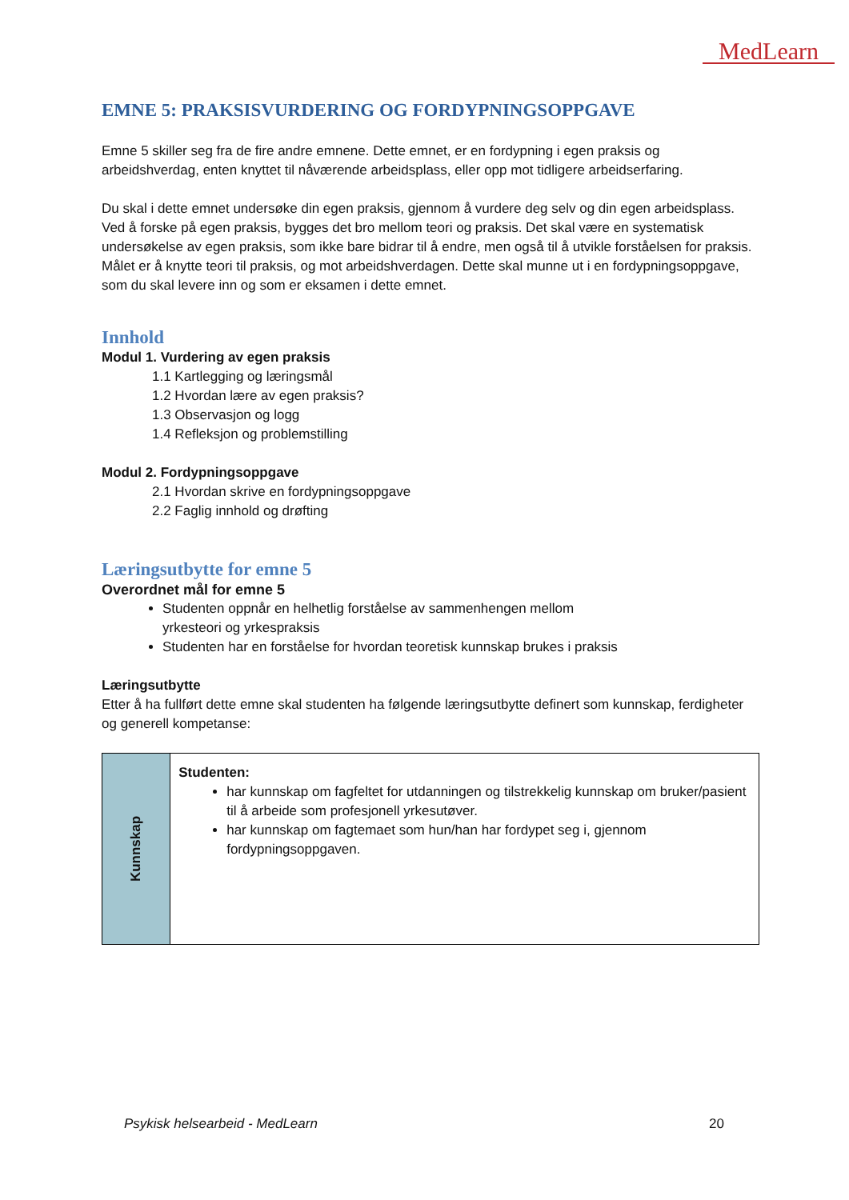MedLearn
EMNE 5: PRAKSISVURDERING OG FORDYPNINGSOPPGAVE
Emne 5 skiller seg fra de fire andre emnene. Dette emnet, er en fordypning i egen praksis og arbeidshverdag, enten knyttet til nåværende arbeidsplass, eller opp mot tidligere arbeidserfaring.
Du skal i dette emnet undersøke din egen praksis, gjennom å vurdere deg selv og din egen arbeidsplass. Ved å forske på egen praksis, bygges det bro mellom teori og praksis. Det skal være en systematisk undersøkelse av egen praksis, som ikke bare bidrar til å endre, men også til å utvikle forståelsen for praksis. Målet er å knytte teori til praksis, og mot arbeidshverdagen. Dette skal munne ut i en fordypningsoppgave, som du skal levere inn og som er eksamen i dette emnet.
Innhold
Modul 1. Vurdering av egen praksis
1.1 Kartlegging og læringsmål
1.2 Hvordan lære av egen praksis?
1.3 Observasjon og logg
1.4 Refleksjon og problemstilling
Modul 2. Fordypningsoppgave
2.1 Hvordan skrive en fordypningsoppgave
2.2 Faglig innhold og drøfting
Læringsutbytte for emne 5
Overordnet mål for emne 5
Studenten oppnår en helhetlig forståelse av sammenhengen mellom
yrkesteori og yrkespraksis
Studenten har en forståelse for hvordan teoretisk kunnskap brukes i praksis
Læringsutbytte
Etter å ha fullført dette emne skal studenten ha følgende læringsutbytte definert som kunnskap, ferdigheter og generell kompetanse:
| Kunnskap | Studenten: har kunnskap om fagfeltet for utdanningen og tilstrekkelig kunnskap om bruker/pasient til å arbeide som profesjonell yrkesutøver. har kunnskap om fagtemaet som hun/han har fordypet seg i, gjennom fordypningsoppgaven. |
Psykisk helsearbeid - MedLearn 20